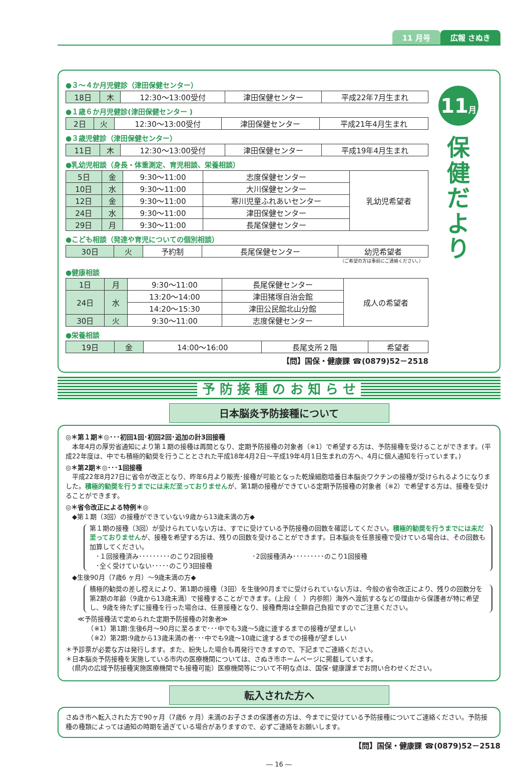11 月号 広報 さぬき
●３～４か月児健診（津田保健センター）
| 18日 | 木 | 12:30～13:00受付 | 津田保健センター | 平成22年7月生まれ |
●１歳６か月児健診(津田保健センター )
| 2日 | 火 | 12:30～13:00受付 | 津田保健センター | 平成21年4月生まれ |
●３歳児健診（津田保健センター）
| 11日 | 木 | 12:30～13:00受付 | 津田保健センター | 平成19年4月生まれ |
●乳幼児相談（身長・体重測定、育児相談、栄養相談）
| 5日 | 金 | 9:30～11:00 | 志度保健センター | 乳幼児希望者 |
| 10日 | 水 | 9:30～11:00 | 大川保健センター | |
| 12日 | 金 | 9:30～11:00 | 寒川児童ふれあいセンター | |
| 24日 | 水 | 9:30～11:00 | 津田保健センター | |
| 29日 | 月 | 9:30～11:00 | 長尾保健センター | |
●こども相談（発達や育児についての個別相談）
| 30日 | 火 | 予約制 | 長尾保健センター | 幼児希望者 |
（ご希望の方は事前にご連絡ください。）
●健康相談
| 1日 | 月 | 9:30～11:00 | 長尾保健センター | 成人の希望者 |
| 24日 | 水 | 13:20～14:00 | 津田猪塚自治会館 | |
| | | 14:20～15:30 | 津田公民館北山分館 | |
| 30日 | 火 | 9:30～11:00 | 志度保健センター | |
●栄養相談
| 19日 | 金 | 14:00～16:00 | 長尾支所２階 | 希望者 |
【問】国保・健康課 ☎(0879)52－2518
11月
保
健
だ
よ
り
予 防 接 種 の お 知 ら せ
日本脳炎予防接種について
◎＊第１期＊◎･･･初回1回･初回2回･追加の計3回接種
　本年4月の厚労省通知により第１期の接種は再開となり、定期予防接種の対象者（※1）で希望する方は、予防接種を受けることができます。(平成22年度は、中でも積極的勧奨を行うこととされた平成18年4月2日～平成19年4月1日生まれの方へ、4月に個人通知を行っています。)
◎＊第2期＊◎･･･1回接種
　平成22年8月27日に省令が改正となり、昨年6月より販売･接種が可能となった乾燥細胞培養日本脳炎ワクチンの接種が受けられるようになりました。積極的勧奨を行うまでには未だ至っておりませんが、第1期の接種ができている定期予防接種の対象者（※2）で希望する方は、接種を受けることができます。
◎＊省令改正による特例＊◎
　◆第１期（3回）の接種ができていない9歳から13歳未満の方◆
第１期の接種（3回）が受けられていない方は、すでに受けている予防接種の回数を確認してください。積極的勧奨を行うまでには未だ至っておりませんが、接種を希望する方は、残りの回数を受けることができます。日本脳炎を任意接種で受けている場合は、その回数も加算してください。
　･１回接種済み･････････のこり2回接種　　　　　　･2回接種済み･････････のこり1回接種
　･全く受けていない･････のこり3回接種
　◆生後90月（7歳6 ヶ月）～9歳未満の方◆
積極的勧奨の差し控えにより、第1期の接種（3回）を生後90月までに受けられていない方は、今般の省令改正により、残りの回数分を第2期の年齢（9歳から13歳未満）で接種することができます。(上段（　）内参照）海外へ渡航するなどの理由から保護者が特に希望し、9歳を待たずに接種を行った場合は、任意接種となり、接種費用は全額自己負担ですのでご注意ください。
≪予防接種法で定められた定期予防接種の対象者≫
　　（※1）第1期:生後6月～90月に至るまで･･･中でも3歳～5歳に達するまでの接種が望ましい
　　（※2）第2期:9歳から13歳未満の者･･･中でも9歳～10歳に達するまでの接種が望ましい
＊予診票が必要な方は発行します。また、紛失した場合も再発行できますので、下記までご連絡ください。
＊日本脳炎予防接種を実施している市内の医療機関については、さぬき市ホームページに掲載しています。
　(県内の広域予防接種実施医療機関でも接種可能）医療機関等について不明な点は、国保･健康課までお問い合わせください。
転入された方へ
さぬき市へ転入された方で90ヶ月（7歳6 ヶ月）未満のお子さまの保護者の方は、今までに受けている予防接種についてご連絡ください。予防接種の種類によっては通知の時期を過ぎている場合がありますので、必ずご連絡をお願いします。
【問】国保・健康課 ☎(0879)52－2518
― 16 ―